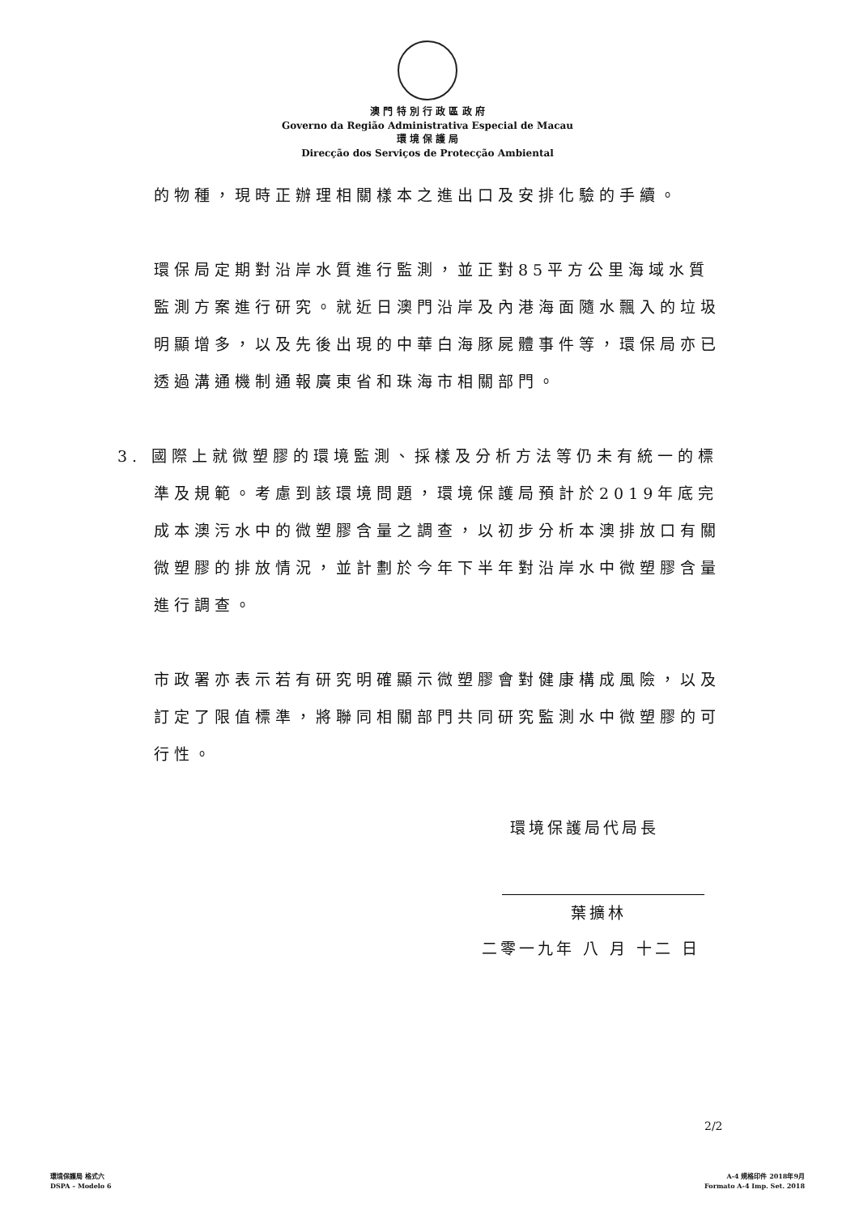澳 門 特 別 行 政 區 政 府
Governo da Região Administrativa Especial de Macau
環 境 保 護 局
Direcção dos Serviços de Protecção Ambiental
的物種，現時正辦理相關樣本之進出口及安排化驗的手續。
環保局定期對沿岸水質進行監測，並正對85平方公里海域水質監測方案進行研究。就近日澳門沿岸及內港海面隨水飄入的垃圾明顯增多，以及先後出現的中華白海豚屍體事件等，環保局亦已透過溝通機制通報廣東省和珠海市相關部門。
3. 國際上就微塑膠的環境監測、採樣及分析方法等仍未有統一的標準及規範。考慮到該環境問題，環境保護局預計於2019年底完成本澳污水中的微塑膠含量之調查，以初步分析本澳排放口有關微塑膠的排放情況，並計劃於今年下半年對沿岸水中微塑膠含量進行調查。
市政署亦表示若有研究明確顯示微塑膠會對健康構成風險，以及訂定了限值標準，將聯同相關部門共同研究監測水中微塑膠的可行性。
環境保護局代局長
葉擴林
二零一九年 八 月 十二 日
2/2
環境保護局 格式六
DSPA – Modelo 6
A-4 規格印件 2018年9月
Formato A-4 Imp. Set. 2018